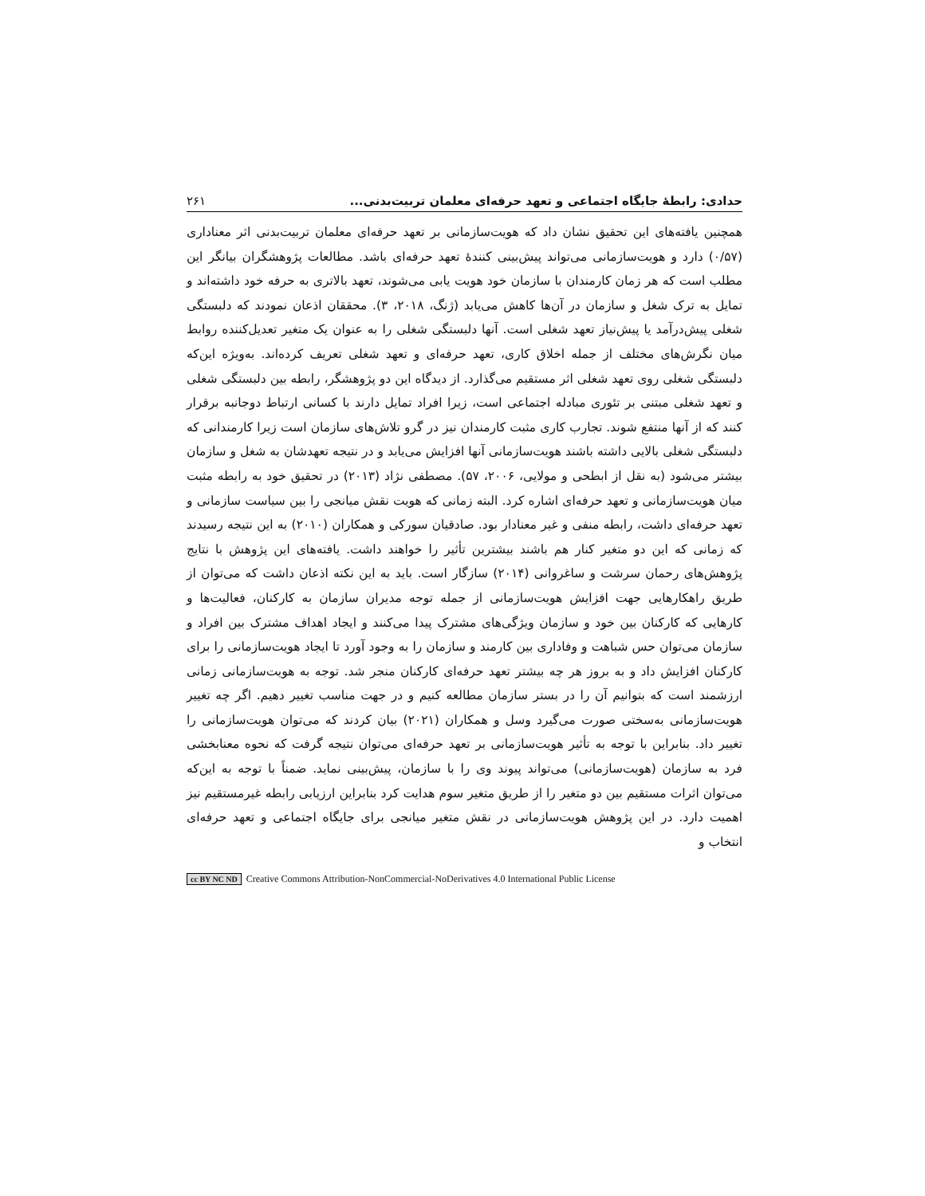حدادی: رابطۀ جایگاه اجتماعی و تعهد حرفه‌ای معلمان تربیت‌بدنی... ۲۶۱
همچنین یافته‌های این تحقیق نشان داد که هویت‌سازمانی بر تعهد حرفه‌ای معلمان تربیت‌بدنی اثر معناداری (۰/۵۷) دارد و هویت‌سازمانی می‌تواند پیش‌بینی کنندۀ تعهد حرفه‌ای باشد. مطالعات پژوهشگران بیانگر این مطلب است که هر زمان کارمندان با سازمان خود هویت یابی می‌شوند، تعهد بالاتری به حرفه خود داشته‌اند و تمایل به ترک شغل و سازمان در آن‌ها کاهش می‌یابد (ژنگ، ۲۰۱۸، ۳). محققان اذعان نمودند که دلبستگی شغلی پیش‌درآمد یا پیش‌نیاز تعهد شغلی است. آنها دلبستگی شغلی را به عنوان یک متغیر تعدیل‌کننده روابط میان نگرش‌های مختلف از جمله اخلاق کاری، تعهد حرفه‌ای و تعهد شغلی تعریف کرده‌اند. به‌ویژه این‌که دلبستگی شغلی روی تعهد شغلی اثر مستقیم می‌گذارد. از دیدگاه این دو پژوهشگر، رابطه بین دلبستگی شغلی و تعهد شغلی مبتنی بر تئوری مبادله اجتماعی است، زیرا افراد تمایل دارند با کسانی ارتباط دوجانبه برقرار کنند که از آنها منتفع شوند. تجارب کاری مثبت کارمندان نیز در گرو تلاش‌های سازمان است زیرا کارمندانی که دلبستگی شغلی بالایی داشته باشند هویت‌سازمانی آنها افزایش می‌یابد و در نتیجه تعهدشان به شغل و سازمان بیشتر می‌شود (به نقل از ابطحی و مولایی، ۲۰۰۶، ۵۷). مصطفی نژاد (۲۰۱۳) در تحقیق خود به رابطه مثبت میان هویت‌سازمانی و تعهد حرفه‌ای اشاره کرد. البته زمانی که هویت نقش میانجی را بین سیاست سازمانی و تعهد حرفه‌ای داشت، رابطه منفی و غیر معنادار بود. صادقیان سورکی و همکاران (۲۰۱۰) به این نتیجه رسیدند که زمانی که این دو متغیر کنار هم باشند بیشترین تأثیر را خواهند داشت. یافته‌های این پژوهش با نتایج پژوهش‌های رحمان سرشت و ساغروانی (۲۰۱۴) سازگار است. باید به این نکته اذعان داشت که می‌توان از طریق راهکارهایی جهت افزایش هویت‌سازمانی از جمله توجه مدیران سازمان به کارکنان، فعالیت‌ها و کارهایی که کارکنان بین خود و سازمان ویژگی‌های مشترک پیدا می‌کنند و ایجاد اهداف مشترک بین افراد و سازمان می‌توان حس شباهت و وفاداری بین کارمند و سازمان را به وجود آورد تا ایجاد هویت‌سازمانی را برای کارکنان افزایش داد و به بروز هر چه بیشتر تعهد حرفه‌ای کارکنان منجر شد. توجه به هویت‌سازمانی زمانی ارزشمند است که بتوانیم آن را در بستر سازمان مطالعه کنیم و در جهت مناسب تغییر دهیم. اگر چه تغییر هویت‌سازمانی به‌سختی صورت می‌گیرد وسل و همکاران (۲۰۲۱) بیان کردند که می‌توان هویت‌سازمانی را تغییر داد. بنابراین با توجه به تأثیر هویت‌سازمانی بر تعهد حرفه‌ای می‌توان نتیجه گرفت که نحوه معنابخشی فرد به سازمان (هویت‌سازمانی) می‌تواند پیوند وی را با سازمان، پیش‌بینی نماید. ضمناً با توجه به این‌که می‌توان اثرات مستقیم بین دو متغیر را از طریق متغیر سوم هدایت کرد بنابراین ارزیابی رابطه غیرمستقیم نیز اهمیت دارد. در این پژوهش هویت‌سازمانی در نقش متغیر میانجی برای جایگاه اجتماعی و تعهد حرفه‌ای انتخاب و
cc BY NC ND Creative Commons Attribution-NonCommercial-NoDerivatives 4.0 International Public License